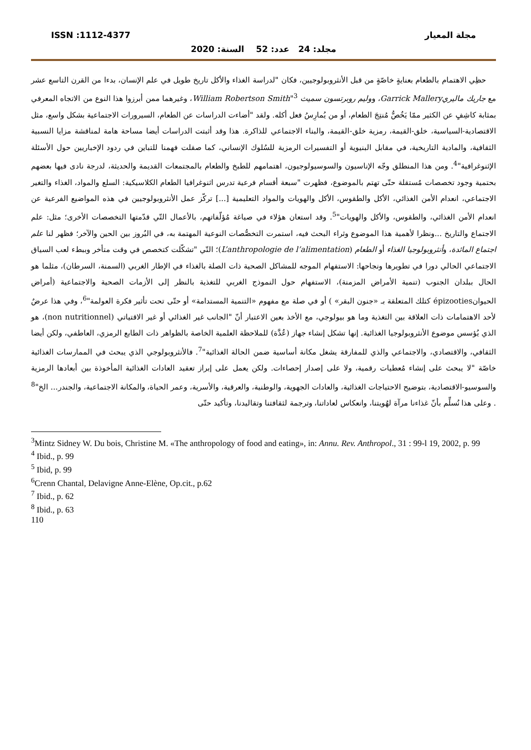ISSN :1112-4377 مجلة المعيار
مجلد: 24 عدد: 52 السنة: 2020
حظِي الاهتمام بالطعام بعنايةٍ خاصّةٍ من قبل الأنثروبولوجيين، فكان "لدراسة الغذاء والأكل تاريخ طويل في علم الإنسان، بدءا من القرن التاسع عشر مع جاريك ماليري Garrick Mallery، ووليم روبرتسون سميث William Robertson Smith"<sup>3</sup>، وغيرهما ممن أبرزوا هذا النوع من الاتجاه المعرفي بمثابة كاشِفٍ عن الكثير ممّا يَخُصُّ مُنتِجَ الطعام، أو من يُمارِسُ فعل أكله. ولقد "أضاءت الدراسات عن الطعام، السيرورات الاجتماعية بشكل واسع، مثل الاقتصادية-السياسية، خلق-القيمة، رمزية خلق-القيمة، والبناء الاجتماعي للذاكرة. هذا وقد أثبتت الدراسات أيضا مساحة هامة لمناقشة مزايا النسبية الثقافية، والمادية التاريخية، في مقابل البنيوية أو التفسيرات الرمزية للسُلوك الإنساني، كما صقلت فهمنا للتباين في ردود الإخباريين حول الأسئلة الإثنوغرافية"<sup>4</sup>. ومن هذا المنطلق وجّه الإناسيون والسوسيولوجيون، اهتمامهم للطبخ والطعام بالمجتمعات القديمة والحديثة، لدرجة نادى فيها بعضهم بحتمية وجود تخصصات مُستقلة حتّى تهتم بالموضوع، فظهرت "سبعة أقسام فرعية تدرس اثنوغرافيا الطعام الكلاسيكية: السلع والمواد، الغذاء والتغير الاجتماعي، انعدام الأمن الغذائي، الأكل والطقوس، الأكل والهويات والمواد التعليمية [...] تركّز عمل الأنثروبولوجيين في هذه المواضيع الفرعية عن انعدام الأمن الغذائي، والطقوس، والأكل والهويات"<sup>5</sup>. وقد استعان هؤلاء في صياغة مُؤلّفاتهم، بالأعمال التّي قدّمتها التخصصات الأخرى؛ مثل: علم الاجتماع والتاريخ ...ونظرا لأهمية هذا الموضوع وثراء البحث فيه، استمرت التخصُّصات النوعية المهتمة به، في البُروز بين الحين والآخر؛ فظهر لنا علم اجتماع المائدة، وأنثروبولوجيا الغذاء أو الطعام (L’anthropologie de l’alimentation)؛ التّي "تشكّلت كتخصص في وقت متأخر وببطء لعب السياق الاجتماعي الحالي دورا في تطويرها ونجاحها: الاستفهام الموجه للمشاكل الصحية ذات الصلة بالغذاء في الإطار الغربي (السمنة، السرطان)، مثلما هو الحال ببلدان الجنوب (تنمية الأمراض المزمنة)، الاستفهام حول النموذج الغربي للتغذية بالنظر إلى الأزمات الصحية والاجتماعية (أمراض الحيوانépizooties كتلك المتعلقة بـ «جنون البقر» ) أو في صلة مع مفهوم «التنمية المستدامة» أو حتّى تحت تأثير فكرة العولمة"<sup>6</sup>، وفي هذا عرضٌ لأحد الاهتمامات ذات العلاقة بين التغذية وما هو بيولوجي، مع الأخذ بعين الاعتبار أنّ "الجانب غير الغذائي أو غير الاقتياتي (non nutritionnel)، هو الذي يُؤسس موضوع الأنثروبولوجيا الغذائية. إنها تشكل إنشاء جهاز (عُدَّة) للملاحظة العلمية الخاصة بالظواهر ذات الطابع الرمزي، العاطفي، ولكن أيضا الثقافي، والاقتصادي، والاجتماعي والذي للمفارقة يشغل مكانة أساسية ضمن الحالة الغذائية"<sup>7</sup>. فالأنثروبولوجي الذي يبحث في الممارسات الغذائية خاصّة "لا يبحث على إنشاء مُعطيات رقمية، ولا على إصدار إحصاءات. ولكن يعمل على إبراز تعقيد العادات الغذائية المأخوذة بين أبعادها الرمزية والسوسيو-الاقتصادية، بتوضيح الاحتياجات الغذائية، والعادات الجهوية، والوطنية، والعرقية، والأسرية، وعمر الحياة، والمكانة الاجتماعية، والجندر... الخ"<sup>8</sup> . وعلى هذا نُسلِّم بأنّ غذاءنا مرآة لهُويتنا، وانعكاس لعاداتنا، وترجمة لثقافتنا وتقاليدنا، وتأكيد حتّى
<sup>3</sup> Mintz Sidney W. Du bois, Christine M. «The anthropology of food and eating», in: Annu. Rev. Anthropol., 31 : 99-l 19, 2002, p. 99
<sup>4</sup> Ibid., p. 99
<sup>5</sup> Ibid, p. 99
<sup>6</sup> Crenn Chantal, Delavigne Anne-Elène, Op.cit., p.62
<sup>7</sup> Ibid., p. 62
<sup>8</sup> Ibid., p. 63
110